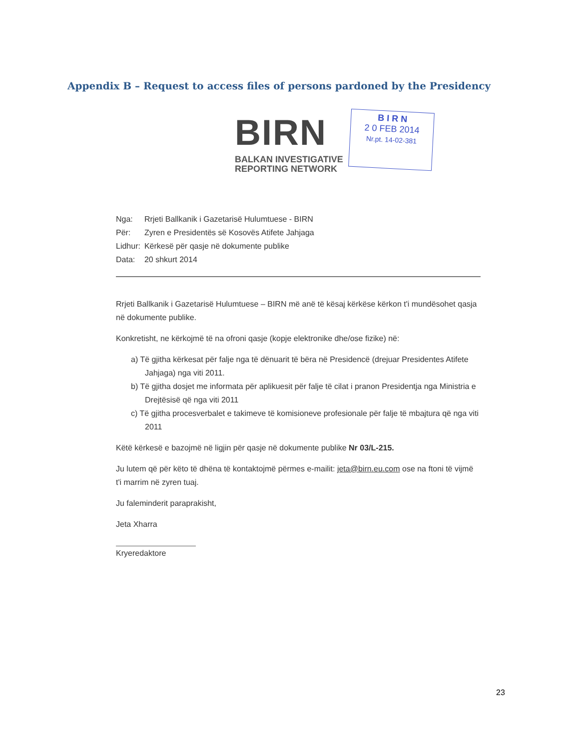Appendix B – Request to access files of persons pardoned by the Presidency
BIRN
BALKAN INVESTIGATIVE
REPORTING NETWORK
B I R N
2 0 FEB 2014
Nr.pt. 14-02-381
| Nga: | Rrjeti Ballkanik i Gazetarisë Hulumtuese - BIRN |
| Për: | Zyren e Presidentës së Kosovës Atifete Jahjaga |
| Lidhur: | Kërkesë për qasje në dokumente publike |
| Data: | 20 shkurt 2014 |
Rrjeti Ballkanik i Gazetarisë Hulumtuese – BIRN më anë të kësaj kërkëse kërkon t'i mundësohet qasja në dokumente publike.
Konkretisht, ne kërkojmë të na ofroni qasje (kopje elektronike dhe/ose fizike) në:
a) Të gjitha kërkesat për falje nga të dënuarit të bëra në Presidencë (drejuar Presidentes Atifete Jahjaga) nga viti 2011.
b) Të gjitha dosjet me informata për aplikuesit për falje të cilat i pranon Presidentja nga Ministria e Drejtësisë që nga viti 2011
c) Të gjitha procesverbalet e takimeve të komisioneve profesionale për falje të mbajtura që nga viti 2011
Këtë kërkesë e bazojmë në ligjin për qasje në dokumente publike Nr 03/L-215.
Ju lutem që për këto të dhëna të kontaktojmë përmes e-mailit: jeta@birn.eu.com ose na ftoni të vijmë t'i marrim në zyren tuaj.
Ju faleminderit paraprakisht,
Jeta Xharra
Kryeredaktore
23